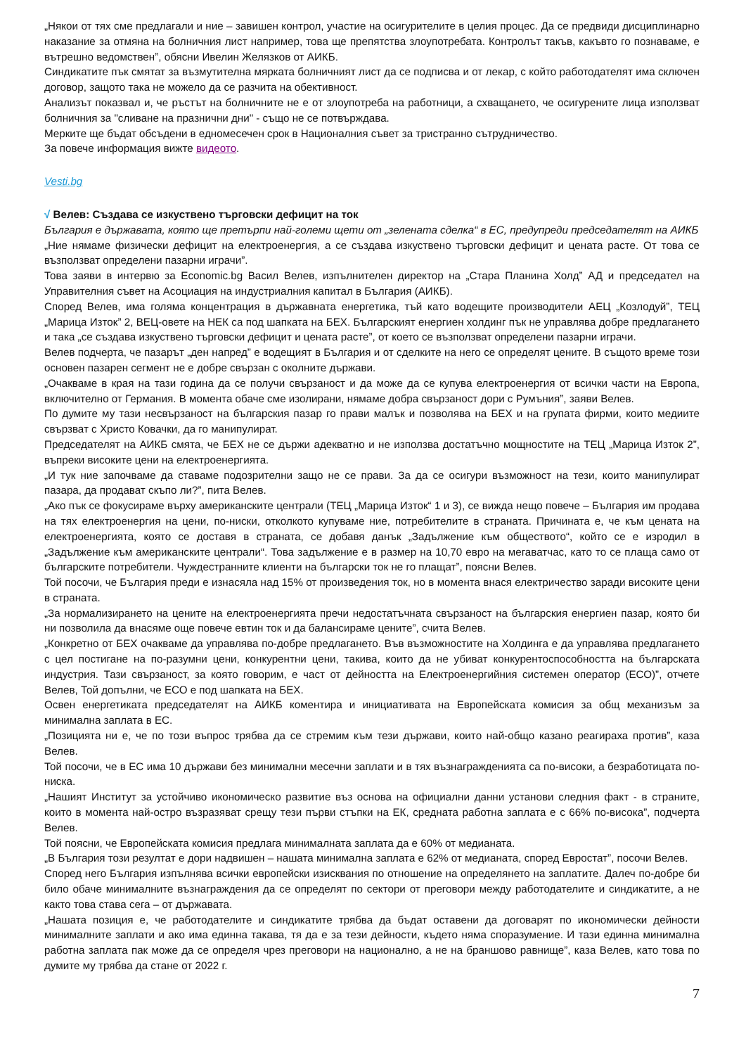„Някои от тях сме предлагали и ние – завишен контрол, участие на осигурителите в целия процес. Да се предвиди дисциплинарно наказание за отмяна на болничния лист например, това ще препятства злоупотребата. Контролът такъв, какъвто го познаваме, е вътрешно ведомствен”, обясни Ивелин Желязков от АИКБ.
Синдикатите пък смятат за възмутителна мярката болничният лист да се подписва и от лекар, с който работодателят има сключен договор, защото така не можело да се разчита на обективност.
Анализът показвал и, че ръстът на болничните не е от злоупотреба на работници, а схващането, че осигурените лица използват болничния за "сливане на празнични дни" - също не се потвърждава.
Мерките ще бъдат обсъдени в едномесечен срок в Националния съвет за тристранно сътрудничество.
За повече информация вижте видеото.
Vesti.bg
√ Велев: Създава се изкуствено търговски дефицит на ток
България е държавата, която ще претърпи най-големи щети от „зелената сделка“ в ЕС, предупреди председателят на АИКБ
„Ние нямаме физически дефицит на електроенергия, а се създава изкуствено търговски дефицит и цената расте. От това се възползват определени пазарни играчи”.
Това заяви в интервю за Economic.bg Васил Велев, изпълнителен директор на „Стара Планина Холд” АД и председател на Управителния съвет на Асоциация на индустриалния капитал в България (АИКБ).
Според Велев, има голяма концентрация в държавната енергетика, тъй като водещите производители АЕЦ „Козлодуй”, ТЕЦ „Марица Изток” 2, ВЕЦ-овете на НЕК са под шапката на БЕХ. Българският енергиен холдинг пък не управлява добре предлагането и така „се създава изкуствено търговски дефицит и цената расте”, от което се възползват определени пазарни играчи.
Велев подчерта, че пазарът „ден напред” е водещият в България и от сделките на него се определят цените. В същото време този основен пазарен сегмент не е добре свързан с околните държави.
„Очакваме в края на тази година да се получи свързаност и да може да се купува електроенергия от всички части на Европа, включително от Германия. В момента обаче сме изолирани, нямаме добра свързаност дори с Румъния”, заяви Велев.
По думите му тази несвързаност на българския пазар го прави малък и позволява на БЕХ и на групата фирми, които медиите свързват с Христо Ковачки, да го манипулират.
Председателят на АИКБ смята, че БЕХ не се държи адекватно и не използва достатъчно мощностите на ТЕЦ „Марица Изток 2”, въпреки високите цени на електроенергията.
„И тук ние започваме да ставаме подозрителни защо не се прави. За да се осигури възможност на тези, които манипулират пазара, да продават скъпо ли?”, пита Велев.
„Ако пък се фокусираме върху американските централи (ТЕЦ „Марица Изток“ 1 и 3), се вижда нещо повече – България им продава на тях електроенергия на цени, по-ниски, отколкото купуваме ние, потребителите в страната. Причината е, че към цената на електроенергията, която се доставя в страната, се добавя данък „Задължение към обществото“, който се е изродил в „Задължение към американските централи“. Това задължение е в размер на 10,70 евро на мегаватчас, като то се плаща само от българските потребители. Чуждестранните клиенти на български ток не го плащат”, поясни Велев.
Той посочи, че България преди е изнасяла над 15% от произведения ток, но в момента внася електричество заради високите цени в страната.
„За нормализирането на цените на електроенергията пречи недостатъчната свързаност на българския енергиен пазар, която би ни позволила да внасяме още повече евтин ток и да балансираме цените”, счита Велев.
„Конкретно от БЕХ очакваме да управлява по-добре предлагането. Във възможностите на Холдинга е да управлява предлагането с цел постигане на по-разумни цени, конкурентни цени, такива, които да не убиват конкурентоспособността на българската индустрия. Тази свързаност, за която говорим, е част от дейността на Електроенергийния системен оператор (ЕСО)”, отчете Велев, Той допълни, че ЕСО е под шапката на БЕХ.
Освен енергетиката председателят на АИКБ коментира и инициативата на Европейската комисия за общ механизъм за минимална заплата в ЕС.
„Позицията ни е, че по този въпрос трябва да се стремим към тези държави, които най-общо казано реагираха против”, каза Велев.
Той посочи, че в ЕС има 10 държави без минимални месечни заплати и в тях възнагражденията са по-високи, а безработицата по-ниска.
„Нашият Институт за устойчиво икономическо развитие въз основа на официални данни установи следния факт - в страните, които в момента най-остро възразяват срещу тези първи стъпки на ЕК, средната работна заплата е с 66% по-висока”, подчерта Велев.
Той поясни, че Европейската комисия предлага минималната заплата да е 60% от медианата.
„В България този резултат е дори надвишен – нашата минимална заплата е 62% от медианата, според Евростат”, посочи Велев.
Според него България изпълнява всички европейски изисквания по отношение на определянето на заплатите. Далеч по-добре би било обаче минималните възнаграждения да се определят по сектори от преговори между работодателите и синдикатите, а не както това става сега – от държавата.
„Нашата позиция е, че работодателите и синдикатите трябва да бъдат оставени да договарят по икономически дейности минималните заплати и ако има единна такава, тя да е за тези дейности, където няма споразумение. И тази единна минимална работна заплата пак може да се определя чрез преговори на национално, а не на браншово равнище”, каза Велев, като това по думите му трябва да стане от 2022 г.
7